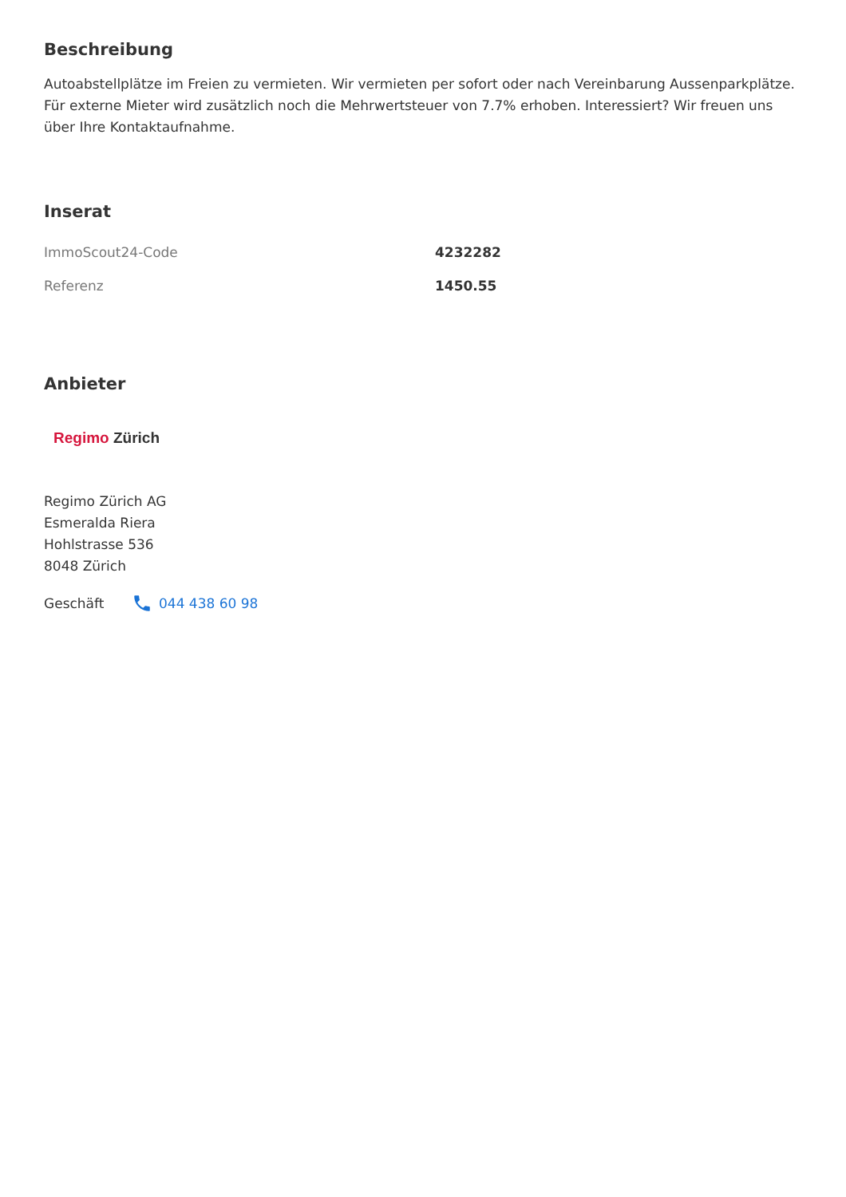Beschreibung
Autoabstellplätze im Freien zu vermieten. Wir vermieten per sofort oder nach Vereinbarung Aussenparkplätze. Für externe Mieter wird zusätzlich noch die Mehrwertsteuer von 7.7% erhoben. Interessiert? Wir freuen uns über Ihre Kontaktaufnahme.
Inserat
| ImmoScout24-Code | 4232282 |
| Referenz | 1450.55 |
Anbieter
Regimo Zürich
Regimo Zürich AG
Esmeralda Riera
Hohlstrasse 536
8048 Zürich
Geschäft 044 438 60 98